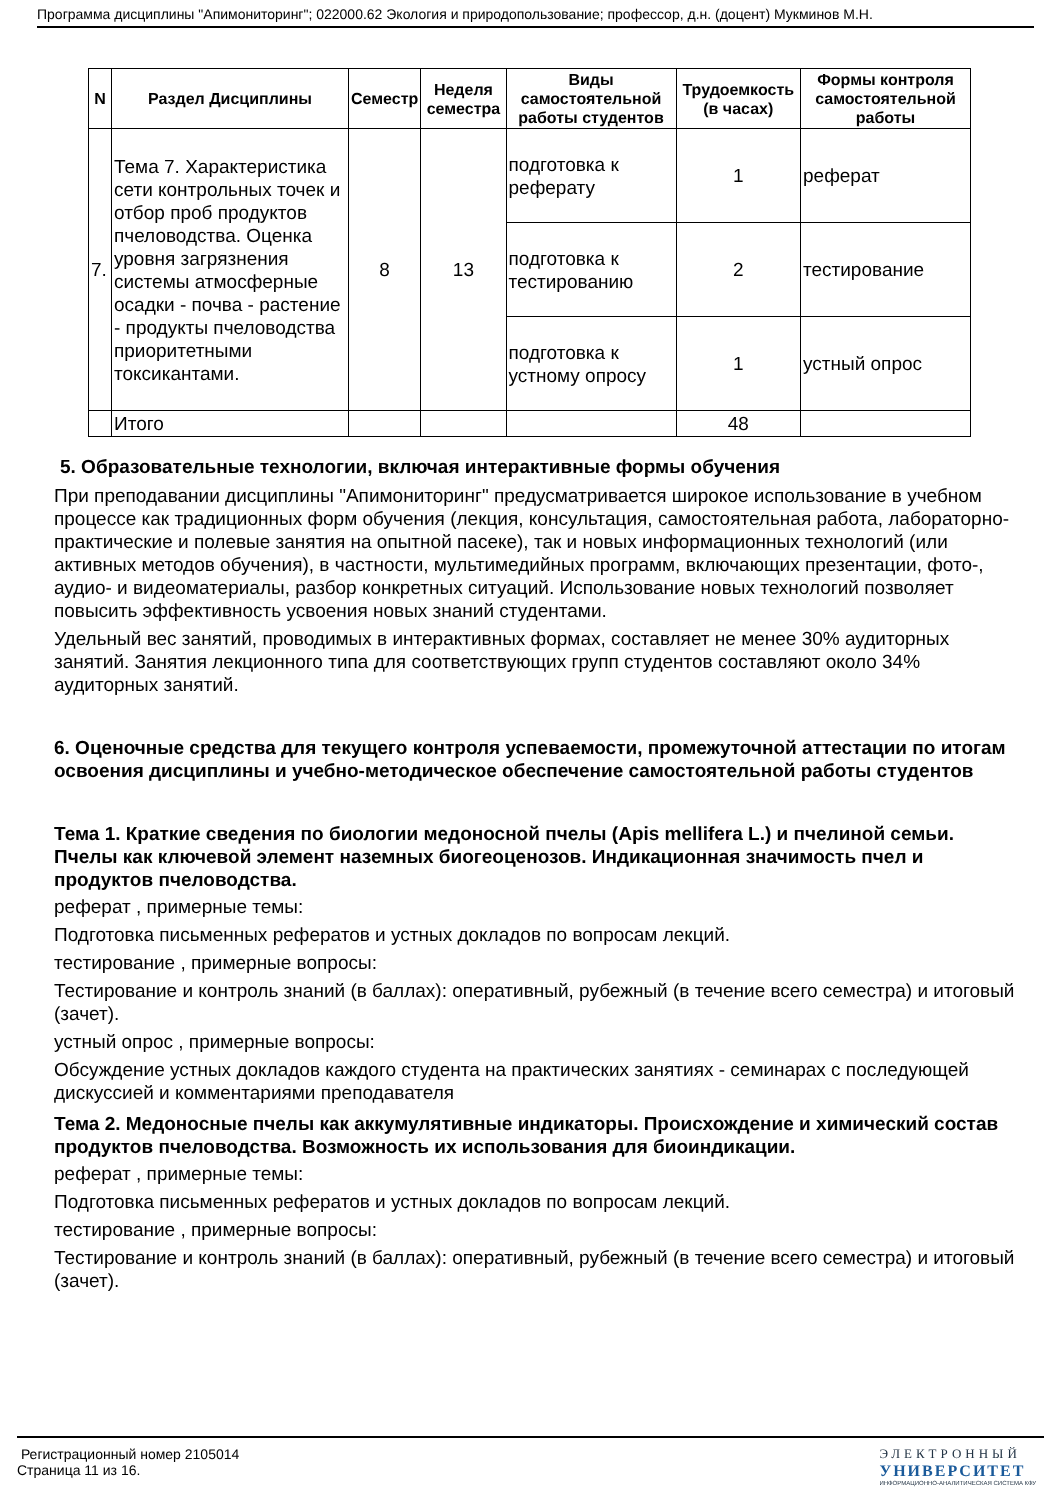Программа дисциплины "Апимониторинг"; 022000.62 Экология и природопользование; профессор, д.н. (доцент) Мукминов М.Н.
| N | Раздел Дисциплины | Семестр | Неделя семестра | Виды самостоятельной работы студентов | Трудоемкость (в часах) | Формы контроля самостоятельной работы |
| --- | --- | --- | --- | --- | --- | --- |
| 7. | Тема 7. Характеристика сети контрольных точек и отбор проб продуктов пчеловодства. Оценка уровня загрязнения системы атмосферные осадки - почва - растение - продукты пчеловодства приоритетными токсикантами. | 8 | 13 | подготовка к реферату | 1 | реферат |
| | | | | подготовка к тестированию | 2 | тестирование |
| | | | | подготовка к устному опросу | 1 | устный опрос |
| | Итого | | | | 48 | |
5. Образовательные технологии, включая интерактивные формы обучения
При преподавании дисциплины "Апимониторинг" предусматривается широкое использование в учебном процессе как традиционных форм обучения (лекция, консультация, самостоятельная работа, лабораторно-практические и полевые занятия на опытной пасеке), так и новых информационных технологий (или активных методов обучения), в частности, мультимедийных программ, включающих презентации, фото-, аудио- и видеоматериалы, разбор конкретных ситуаций. Использование новых технологий позволяет повысить эффективность усвоения новых знаний студентами.
Удельный вес занятий, проводимых в интерактивных формах, составляет не менее 30% аудиторных занятий. Занятия лекционного типа для соответствующих групп студентов составляют около 34% аудиторных занятий.
6. Оценочные средства для текущего контроля успеваемости, промежуточной аттестации по итогам освоения дисциплины и учебно-методическое обеспечение самостоятельной работы студентов
Тема 1. Краткие сведения по биологии медоносной пчелы (Apis mellifera L.) и пчелиной семьи. Пчелы как ключевой элемент наземных биогеоценозов. Индикационная значимость пчел и продуктов пчеловодства.
реферат , примерные темы:
Подготовка письменных рефератов и устных докладов по вопросам лекций.
тестирование , примерные вопросы:
Тестирование и контроль знаний (в баллах): оперативный, рубежный (в течение всего семестра) и итоговый (зачет).
устный опрос , примерные вопросы:
Обсуждение устных докладов каждого студента на практических занятиях - семинарах с последующей дискуссией и комментариями преподавателя
Тема 2. Медоносные пчелы как аккумулятивные индикаторы. Происхождение и химический состав продуктов пчеловодства. Возможность их использования для биоиндикации.
реферат , примерные темы:
Подготовка письменных рефератов и устных докладов по вопросам лекций.
тестирование , примерные вопросы:
Тестирование и контроль знаний (в баллах): оперативный, рубежный (в течение всего семестра) и итоговый (зачет).
Регистрационный номер 2105014
Страница 11 из 16.
ЭЛЕКТРОННЫЙ
УНИВЕРСИТЕТ
ИНФОРМАЦИОННО-АНАЛИТИЧЕСКАЯ СИСТЕМА КФУ